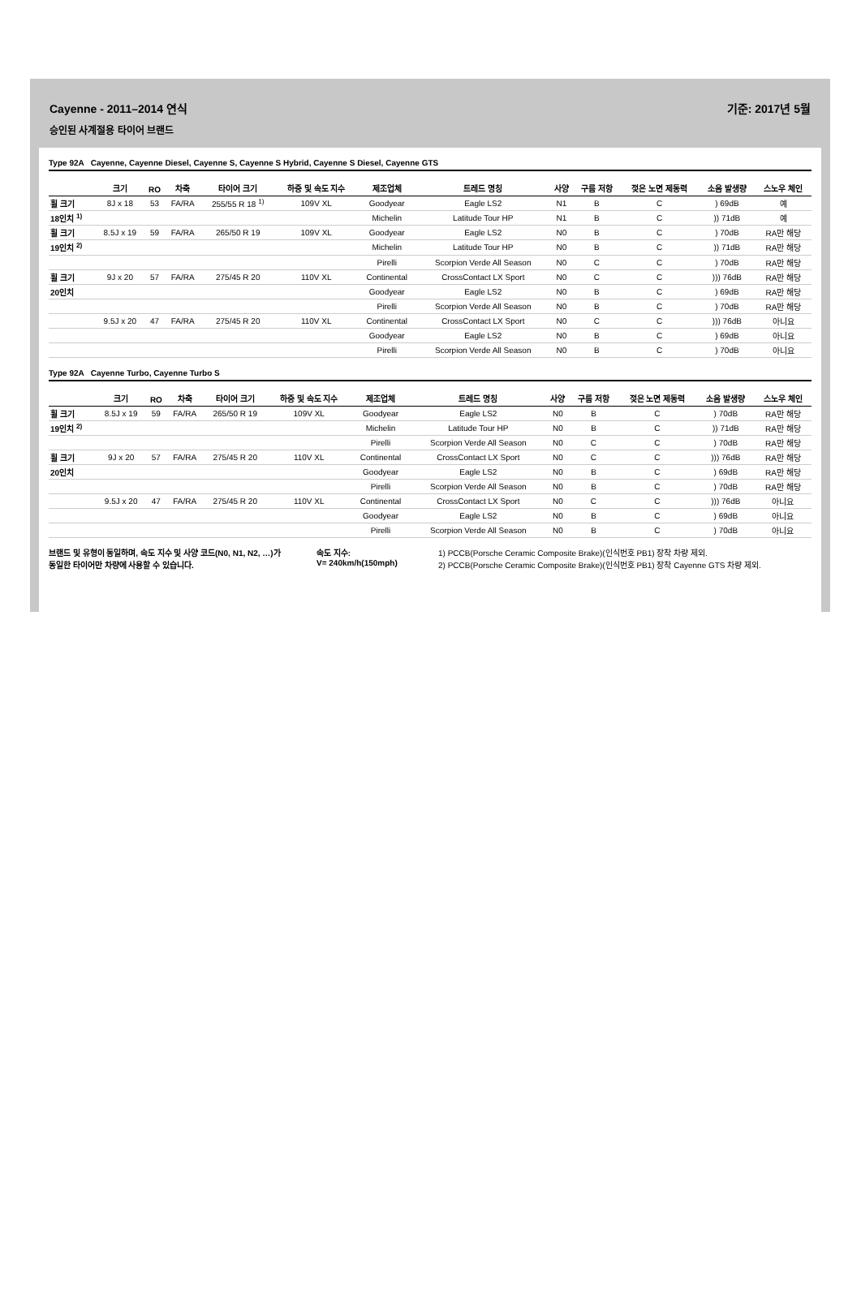Cayenne - 2011–2014 연식 기준: 2017년 5월
승인된 사계절용 타이어 브랜드
Type 92A Cayenne, Cayenne Diesel, Cayenne S, Cayenne S Hybrid, Cayenne S Diesel, Cayenne GTS
| | 크기 | RO | 차축 | 타이어 크기 | 하중 및 속도 지수 | 제조업체 | 트레드 명칭 | 사양 | 구름 저항 | 젖은 노면 제동력 | 소음 발생량 | 스노우 체인 |
| --- | --- | --- | --- | --- | --- | --- | --- | --- | --- | --- | --- | --- |
| 휠 크기 | 8J x 18 | 53 | FA/RA | 255/55 R 18 <sup>1)</sup> | 109V XL | Goodyear | Eagle LS2 | N1 | B | C | ) 69dB | 예 |
| 18인치 <sup>1)</sup> | | | | | | Michelin | Latitude Tour HP | N1 | B | C | )) 71dB | 예 |
| 휠 크기 | 8.5J x 19 | 59 | FA/RA | 265/50 R 19 | 109V XL | Goodyear | Eagle LS2 | N0 | B | C | ) 70dB | RA만 해당 |
| 19인치 <sup>2)</sup> | | | | | | Michelin | Latitude Tour HP | N0 | B | C | )) 71dB | RA만 해당 |
| | | | | | | Pirelli | Scorpion Verde All Season | N0 | C | C | ) 70dB | RA만 해당 |
| 휠 크기 | 9J x 20 | 57 | FA/RA | 275/45 R 20 | 110V XL | Continental | CrossContact LX Sport | N0 | C | C | ))) 76dB | RA만 해당 |
| 20인치 | | | | | | Goodyear | Eagle LS2 | N0 | B | C | ) 69dB | RA만 해당 |
| | | | | | | Pirelli | Scorpion Verde All Season | N0 | B | C | ) 70dB | RA만 해당 |
| | 9.5J x 20 | 47 | FA/RA | 275/45 R 20 | 110V XL | Continental | CrossContact LX Sport | N0 | C | C | ))) 76dB | 아니요 |
| | | | | | | Goodyear | Eagle LS2 | N0 | B | C | ) 69dB | 아니요 |
| | | | | | | Pirelli | Scorpion Verde All Season | N0 | B | C | ) 70dB | 아니요 |
Type 92A Cayenne Turbo, Cayenne Turbo S
| | 크기 | RO | 차축 | 타이어 크기 | 하중 및 속도 지수 | 제조업체 | 트레드 명칭 | 사양 | 구름 저항 | 젖은 노면 제동력 | 소음 발생량 | 스노우 체인 |
| --- | --- | --- | --- | --- | --- | --- | --- | --- | --- | --- | --- | --- |
| 휠 크기 | 8.5J x 19 | 59 | FA/RA | 265/50 R 19 | 109V XL | Goodyear | Eagle LS2 | N0 | B | C | ) 70dB | RA만 해당 |
| 19인치 <sup>2)</sup> | | | | | | Michelin | Latitude Tour HP | N0 | B | C | )) 71dB | RA만 해당 |
| | | | | | | Pirelli | Scorpion Verde All Season | N0 | C | C | ) 70dB | RA만 해당 |
| 휠 크기 | 9J x 20 | 57 | FA/RA | 275/45 R 20 | 110V XL | Continental | CrossContact LX Sport | N0 | C | C | ))) 76dB | RA만 해당 |
| 20인치 | | | | | | Goodyear | Eagle LS2 | N0 | B | C | ) 69dB | RA만 해당 |
| | | | | | | Pirelli | Scorpion Verde All Season | N0 | B | C | ) 70dB | RA만 해당 |
| | 9.5J x 20 | 47 | FA/RA | 275/45 R 20 | 110V XL | Continental | CrossContact LX Sport | N0 | C | C | ))) 76dB | 아니요 |
| | | | | | | Goodyear | Eagle LS2 | N0 | B | C | ) 69dB | 아니요 |
| | | | | | | Pirelli | Scorpion Verde All Season | N0 | B | C | ) 70dB | 아니요 |
브랜드 및 유형이 동일하며, 속도 지수 및 사양 코드(N0, N1, N2, …)가 동일한 타이어만 차량에 사용할 수 있습니다.
속도 지수:
V= 240km/h(150mph)
1) PCCB(Porsche Ceramic Composite Brake)(인식번호 PB1) 장착 차량 제외.
2) PCCB(Porsche Ceramic Composite Brake)(인식번호 PB1) 장착 Cayenne GTS 차량 제외.